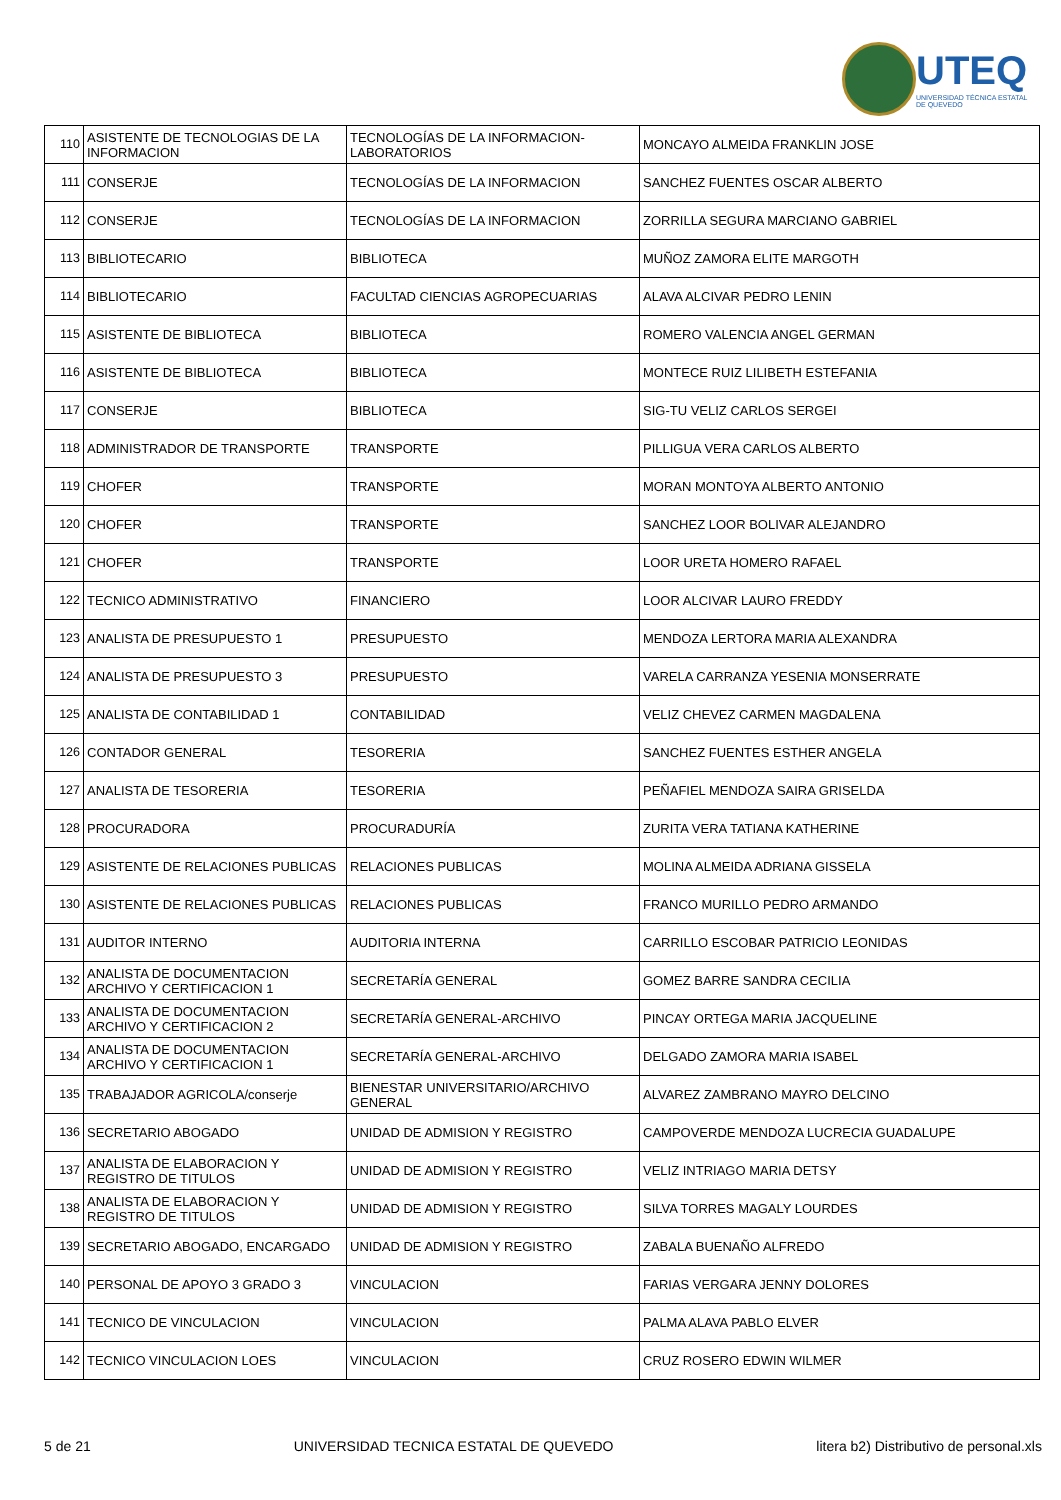UTEQ
UNIVERSIDAD TÉCNICA ESTATAL DE QUEVEDO
| 110 | ASISTENTE DE TECNOLOGIAS DE LA INFORMACION | TECNOLOGÍAS DE LA INFORMACION-LABORATORIOS | MONCAYO ALMEIDA FRANKLIN JOSE |
| 111 | CONSERJE | TECNOLOGÍAS DE LA INFORMACION | SANCHEZ FUENTES OSCAR ALBERTO |
| 112 | CONSERJE | TECNOLOGÍAS DE LA INFORMACION | ZORRILLA SEGURA MARCIANO GABRIEL |
| 113 | BIBLIOTECARIO | BIBLIOTECA | MUÑOZ ZAMORA ELITE MARGOTH |
| 114 | BIBLIOTECARIO | FACULTAD CIENCIAS AGROPECUARIAS | ALAVA ALCIVAR PEDRO LENIN |
| 115 | ASISTENTE DE BIBLIOTECA | BIBLIOTECA | ROMERO VALENCIA ANGEL GERMAN |
| 116 | ASISTENTE DE BIBLIOTECA | BIBLIOTECA | MONTECE RUIZ LILIBETH ESTEFANIA |
| 117 | CONSERJE | BIBLIOTECA | SIG-TU VELIZ CARLOS SERGEI |
| 118 | ADMINISTRADOR DE TRANSPORTE | TRANSPORTE | PILLIGUA VERA CARLOS ALBERTO |
| 119 | CHOFER | TRANSPORTE | MORAN MONTOYA ALBERTO ANTONIO |
| 120 | CHOFER | TRANSPORTE | SANCHEZ LOOR BOLIVAR ALEJANDRO |
| 121 | CHOFER | TRANSPORTE | LOOR URETA HOMERO RAFAEL |
| 122 | TECNICO ADMINISTRATIVO | FINANCIERO | LOOR ALCIVAR LAURO FREDDY |
| 123 | ANALISTA DE PRESUPUESTO 1 | PRESUPUESTO | MENDOZA LERTORA MARIA ALEXANDRA |
| 124 | ANALISTA DE PRESUPUESTO 3 | PRESUPUESTO | VARELA CARRANZA YESENIA MONSERRATE |
| 125 | ANALISTA DE CONTABILIDAD 1 | CONTABILIDAD | VELIZ CHEVEZ CARMEN MAGDALENA |
| 126 | CONTADOR GENERAL | TESORERIA | SANCHEZ FUENTES ESTHER ANGELA |
| 127 | ANALISTA DE TESORERIA | TESORERIA | PEÑAFIEL MENDOZA SAIRA GRISELDA |
| 128 | PROCURADORA | PROCURADURÍA | ZURITA VERA TATIANA KATHERINE |
| 129 | ASISTENTE DE RELACIONES PUBLICAS | RELACIONES PUBLICAS | MOLINA ALMEIDA ADRIANA GISSELA |
| 130 | ASISTENTE DE RELACIONES PUBLICAS | RELACIONES PUBLICAS | FRANCO MURILLO PEDRO ARMANDO |
| 131 | AUDITOR INTERNO | AUDITORIA INTERNA | CARRILLO ESCOBAR PATRICIO LEONIDAS |
| 132 | ANALISTA DE DOCUMENTACION ARCHIVO Y CERTIFICACION 1 | SECRETARÍA GENERAL | GOMEZ BARRE SANDRA CECILIA |
| 133 | ANALISTA DE DOCUMENTACION ARCHIVO Y CERTIFICACION 2 | SECRETARÍA GENERAL-ARCHIVO | PINCAY ORTEGA MARIA JACQUELINE |
| 134 | ANALISTA DE DOCUMENTACION ARCHIVO Y CERTIFICACION 1 | SECRETARÍA GENERAL-ARCHIVO | DELGADO ZAMORA MARIA ISABEL |
| 135 | TRABAJADOR AGRICOLA/conserje | BIENESTAR UNIVERSITARIO/ARCHIVO GENERAL | ALVAREZ ZAMBRANO MAYRO DELCINO |
| 136 | SECRETARIO ABOGADO | UNIDAD DE ADMISION Y REGISTRO | CAMPOVERDE MENDOZA LUCRECIA GUADALUPE |
| 137 | ANALISTA DE ELABORACION Y REGISTRO DE TITULOS | UNIDAD DE ADMISION Y REGISTRO | VELIZ INTRIAGO MARIA DETSY |
| 138 | ANALISTA DE ELABORACION Y REGISTRO DE TITULOS | UNIDAD DE ADMISION Y REGISTRO | SILVA TORRES MAGALY LOURDES |
| 139 | SECRETARIO ABOGADO, ENCARGADO | UNIDAD DE ADMISION Y REGISTRO | ZABALA BUENAÑO ALFREDO |
| 140 | PERSONAL DE APOYO 3 GRADO 3 | VINCULACION | FARIAS VERGARA JENNY DOLORES |
| 141 | TECNICO DE VINCULACION | VINCULACION | PALMA ALAVA PABLO ELVER |
| 142 | TECNICO VINCULACION LOES | VINCULACION | CRUZ ROSERO EDWIN WILMER |
5 de 21 UNIVERSIDAD TECNICA ESTATAL DE QUEVEDO litera b2) Distributivo de personal.xls